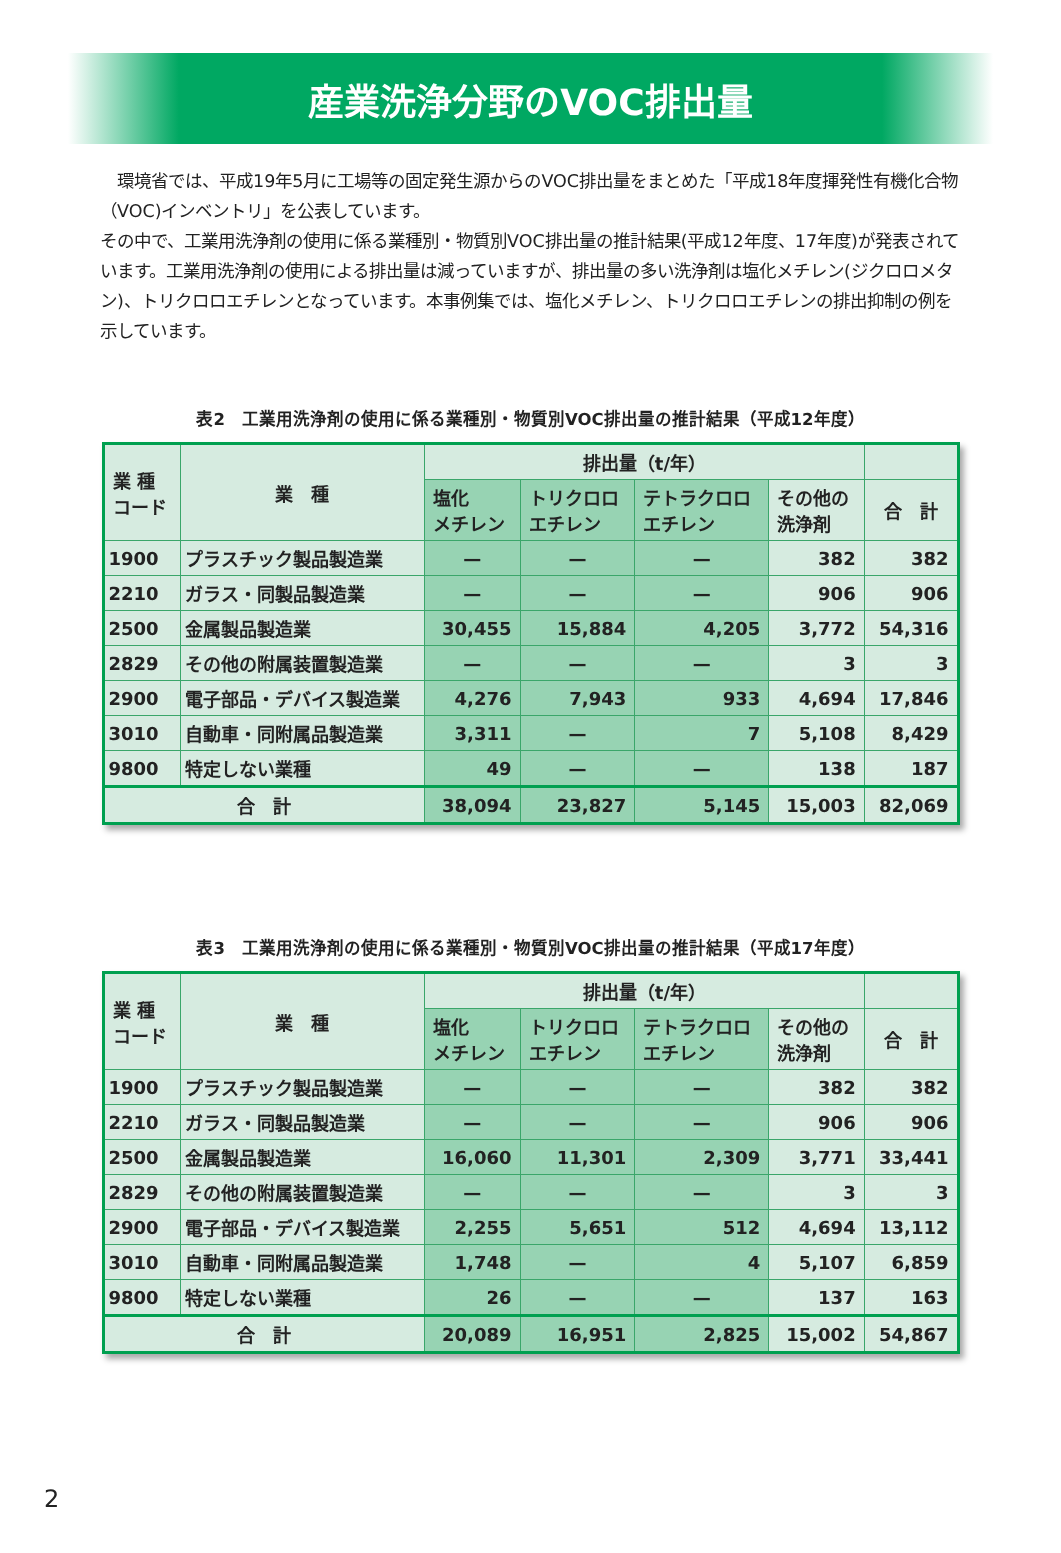産業洗浄分野のVOC排出量
　環境省では、平成19年5月に工場等の固定発生源からのVOC排出量をまとめた「平成18年度揮発性有機化合物（VOC)インベントリ」を公表しています。
その中で、工業用洗浄剤の使用に係る業種別・物質別VOC排出量の推計結果(平成12年度、17年度)が発表されています。工業用洗浄剤の使用による排出量は減っていますが、排出量の多い洗浄剤は塩化メチレン(ジクロロメタン)、トリクロロエチレンとなっています。本事例集では、塩化メチレン、トリクロロエチレンの排出抑制の例を示しています。
表2　工業用洗浄剤の使用に係る業種別・物質別VOC排出量の推計結果（平成12年度）
| 業 種 コード | 業 種 | 排出量（t/年） | | | | |
| --- | --- | --- | --- | --- | --- | --- |
| | | 塩化 メチレン | トリクロロ エチレン | テトラクロロ エチレン | その他の 洗浄剤 | 合 計 |
| 1900 | プラスチック製品製造業 | — | — | — | 382 | 382 |
| 2210 | ガラス・同製品製造業 | — | — | — | 906 | 906 |
| 2500 | 金属製品製造業 | 30,455 | 15,884 | 4,205 | 3,772 | 54,316 |
| 2829 | その他の附属装置製造業 | — | — | — | 3 | 3 |
| 2900 | 電子部品・デバイス製造業 | 4,276 | 7,943 | 933 | 4,694 | 17,846 |
| 3010 | 自動車・同附属品製造業 | 3,311 | — | 7 | 5,108 | 8,429 |
| 9800 | 特定しない業種 | 49 | — | — | 138 | 187 |
| 合 計 | | 38,094 | 23,827 | 5,145 | 15,003 | 82,069 |
表3　工業用洗浄剤の使用に係る業種別・物質別VOC排出量の推計結果（平成17年度）
| 業 種 コード | 業 種 | 排出量（t/年） | | | | |
| --- | --- | --- | --- | --- | --- | --- |
| | | 塩化 メチレン | トリクロロ エチレン | テトラクロロ エチレン | その他の 洗浄剤 | 合 計 |
| 1900 | プラスチック製品製造業 | — | — | — | 382 | 382 |
| 2210 | ガラス・同製品製造業 | — | — | — | 906 | 906 |
| 2500 | 金属製品製造業 | 16,060 | 11,301 | 2,309 | 3,771 | 33,441 |
| 2829 | その他の附属装置製造業 | — | — | — | 3 | 3 |
| 2900 | 電子部品・デバイス製造業 | 2,255 | 5,651 | 512 | 4,694 | 13,112 |
| 3010 | 自動車・同附属品製造業 | 1,748 | — | 4 | 5,107 | 6,859 |
| 9800 | 特定しない業種 | 26 | — | — | 137 | 163 |
| 合 計 | | 20,089 | 16,951 | 2,825 | 15,002 | 54,867 |
2